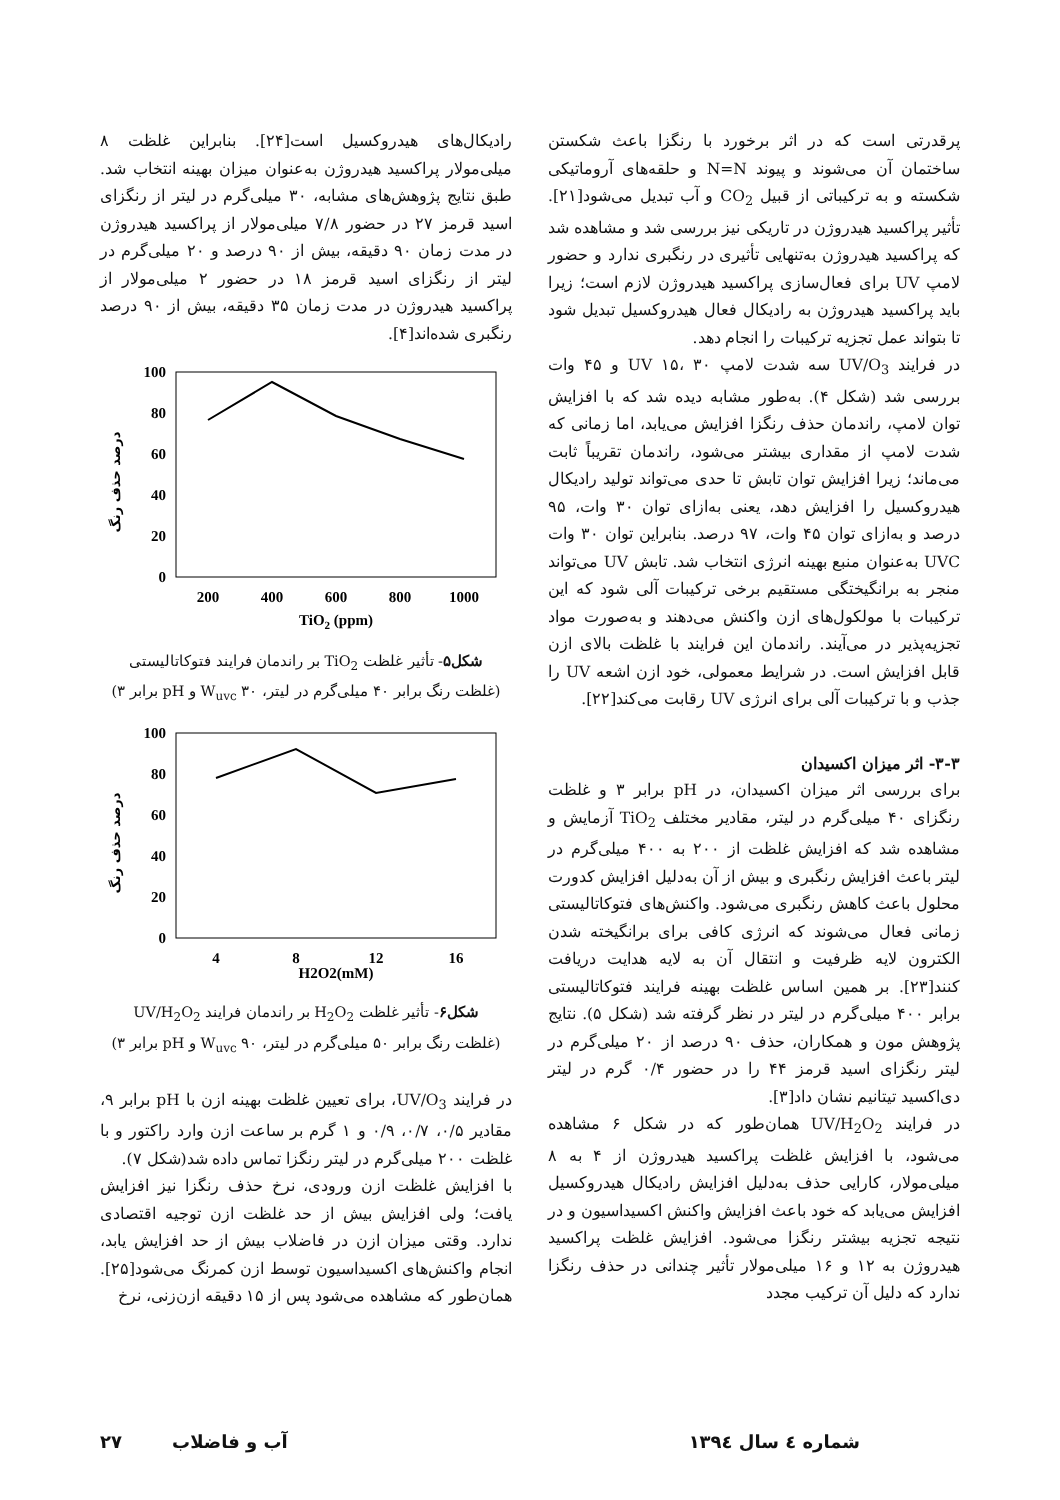پرقدرتی است که در اثر برخورد با رنگزا باعث شکستن ساختمان آن می‌شوند و پیوند N=N و حلقه‌های آروماتیکی شکسته و به ترکیباتی از قبیل CO<sub>2</sub> و آب تبدیل می‌شود[۲۱]. تأثیر پراکسید هیدروژن در تاریکی نیز بررسی شد و مشاهده شد که پراکسید هیدروژن به‌تنهایی تأثیری در رنگبری ندارد و حضور لامپ UV برای فعال‌سازی پراکسید هیدروژن لازم است؛ زیرا باید پراکسید هیدروژن به رادیکال فعال هیدروکسیل تبدیل شود تا بتواند عمل تجزیه ترکیبات را انجام دهد.
در فرایند UV/O<sub>3</sub> سه شدت لامپ UV ۱۵، ۳۰ و ۴۵ وات بررسی شد (شکل ۴). به‌طور مشابه دیده شد که با افزایش توان لامپ، راندمان حذف رنگزا افزایش می‌یابد، اما زمانی که شدت لامپ از مقداری بیشتر می‌شود، راندمان تقریباً ثابت می‌ماند؛ زیرا افزایش توان تابش تا حدی می‌تواند تولید رادیکال هیدروکسیل را افزایش دهد، یعنی به‌ازای توان ۳۰ وات، ۹۵ درصد و به‌ازای توان ۴۵ وات، ۹۷ درصد. بنابراین توان ۳۰ وات UVC به‌عنوان منبع بهینه انرژی انتخاب شد. تابش UV می‌تواند منجر به برانگیختگی مستقیم برخی ترکیبات آلی شود که این ترکیبات با مولکول‌های ازن واکنش می‌دهند و به‌صورت مواد تجزیه‌پذیر در می‌آیند. راندمان این فرایند با غلظت بالای ازن قابل افزایش است. در شرایط معمولی، خود ازن اشعه UV را جذب و با ترکیبات آلی برای انرژی UV رقابت می‌کند[۲۲].
۳-۳- اثر میزان اکسیدان
برای بررسی اثر میزان اکسیدان، در pH برابر ۳ و غلظت رنگزای ۴۰ میلی‌گرم در لیتر، مقادیر مختلف TiO<sub>2</sub> آزمایش و مشاهده شد که افزایش غلظت از ۲۰۰ به ۴۰۰ میلی‌گرم در لیتر باعث افزایش رنگبری و بیش از آن به‌دلیل افزایش کدورت محلول باعث کاهش رنگبری می‌شود. واکنش‌های فتوکاتالیستی زمانی فعال می‌شوند که انرژی کافی برای برانگیخته شدن الکترون لایه ظرفیت و انتقال آن به لایه هدایت دریافت کنند[۲۳]. بر همین اساس غلظت بهینه فرایند فتوکاتالیستی برابر ۴۰۰ میلی‌گرم در لیتر در نظر گرفته شد (شکل ۵). نتایج پژوهش مون و همکاران، حذف ۹۰ درصد از ۲۰ میلی‌گرم در لیتر رنگزای اسید قرمز ۴۴ را در حضور ۰/۴ گرم در لیتر دی‌اکسید تیتانیم نشان داد[۳].
در فرایند UV/H<sub>2</sub>O<sub>2</sub> همان‌طور که در شکل ۶ مشاهده می‌شود، با افزایش غلظت پراکسید هیدروژن از ۴ به ۸ میلی‌مولار، کارایی حذف به‌دلیل افزایش رادیکال هیدروکسیل افزایش می‌یابد که خود باعث افزایش واکنش اکسیداسیون و در نتیجه تجزیه بیشتر رنگزا می‌شود. افزایش غلظت پراکسید هیدروژن به ۱۲ و ۱۶ میلی‌مولار تأثیر چندانی در حذف رنگزا ندارد که دلیل آن ترکیب مجدد
رادیکال‌های هیدروکسیل است[۲۴]. بنابراین غلظت ۸ میلی‌مولار پراکسید هیدروژن به‌عنوان میزان بهینه انتخاب شد. طبق نتایج پژوهش‌های مشابه، ۳۰ میلی‌گرم در لیتر از رنگزای اسید قرمز ۲۷ در حضور ۷/۸ میلی‌مولار از پراکسید هیدروژن در مدت زمان ۹۰ دقیقه، بیش از ۹۰ درصد و ۲۰ میلی‌گرم در لیتر از رنگزای اسید قرمز ۱۸ در حضور ۲ میلی‌مولار از پراکسید هیدروژن در مدت زمان ۳۵ دقیقه، بیش از ۹۰ درصد رنگبری شده‌اند[۴].
درصد حذف رنگ
100
80
60
40
20
0
200
400
600
800
1000
TiO2 (ppm)
شکل۵- تأثیر غلظت TiO<sub>2</sub> بر راندمان فرایند فتوکاتالیستی
(غلظت رنگ برابر ۴۰ میلی‌گرم در لیتر، W<sub>uvc</sub> ۳۰ و pH برابر ۳)
درصد حذف رنگ
100
80
60
40
20
0
4
8
12
16
H2O2(mM)
شکل۶- تأثیر غلظت H<sub>2</sub>O<sub>2</sub> بر راندمان فرایند UV/H<sub>2</sub>O<sub>2</sub>
(غلظت رنگ برابر ۵۰ میلی‌گرم در لیتر، W<sub>uvc</sub> ۹۰ و pH برابر ۳)
در فرایند UV/O<sub>3</sub>، برای تعیین غلظت بهینه ازن با pH برابر ۹، مقادیر ۰/۵، ۰/۷، ۰/۹ و ۱ گرم بر ساعت ازن وارد راکتور و با غلظت ۲۰۰ میلی‌گرم در لیتر رنگزا تماس داده شد(شکل ۷).
با افزایش غلظت ازن ورودی، نرخ حذف رنگزا نیز افزایش یافت؛ ولی افزایش بیش از حد غلظت ازن توجیه اقتصادی ندارد. وقتی میزان ازن در فاضلاب بیش از حد افزایش یابد، انجام واکنش‌های اکسیداسیون توسط ازن کمرنگ می‌شود[۲۵]. همان‌طور که مشاهده می‌شود پس از ۱۵ دقیقه ازن‌زنی، نرخ
شماره ٤ سال ١٣٩٤ آب و فاضلاب ٢٧